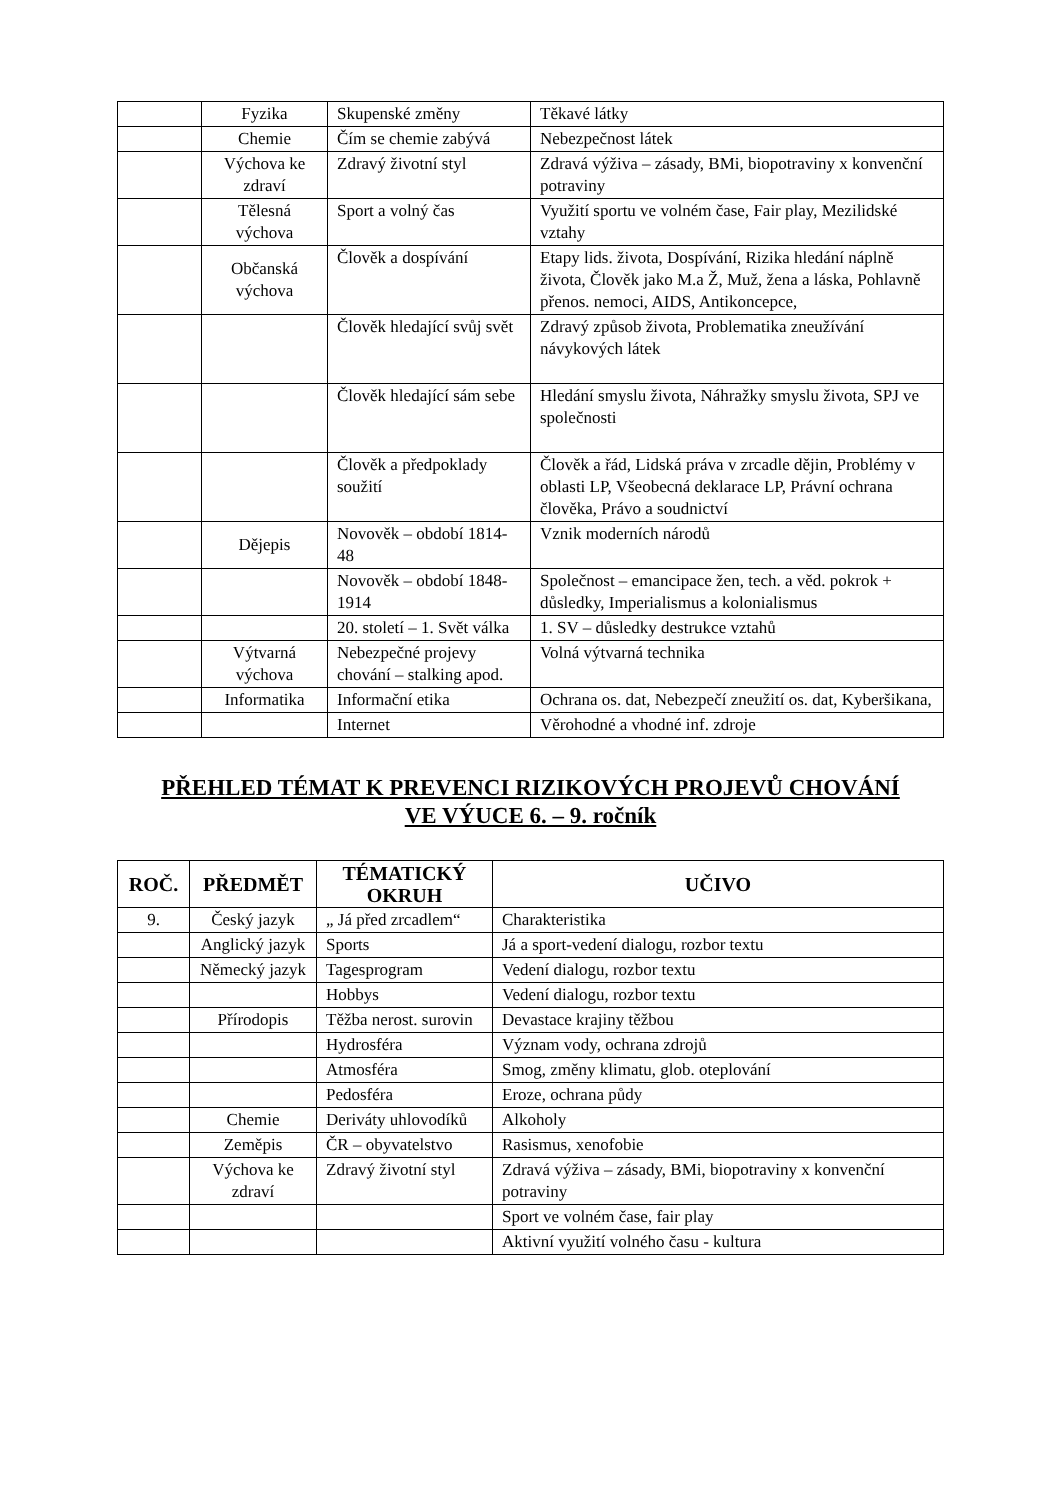| | Fyzika | Skupenské změny | Těkavé látky |
| | Chemie | Čím se chemie zabývá | Nebezpečnost látek |
| | Výchova ke zdraví | Zdravý životní styl | Zdravá výživa – zásady, BMi, biopotraviny x konvenční potraviny |
| | Tělesná výchova | Sport a volný čas | Využití sportu ve volném čase, Fair play, Mezilidské vztahy |
| | Občanská výchova | Člověk a dospívání | Etapy lids. života, Dospívání, Rizika hledání náplně života, Člověk jako M.a Ž, Muž, žena a láska, Pohlavně přenos. nemoci, AIDS, Antikoncepce, |
| | | Člověk hledající svůj svět | Zdravý způsob života, Problematika zneužívání návykových látek |
| | | Člověk hledající sám sebe | Hledání smyslu života, Náhražky smyslu života, SPJ ve společnosti |
| | | Člověk a předpoklady soužití | Člověk a řád, Lidská práva v zrcadle dějin, Problémy v oblasti LP, Všeobecná deklarace LP, Právní ochrana člověka, Právo a soudnictví |
| | Dějepis | Novověk – období 1814-48 | Vznik moderních národů |
| | | Novověk – období 1848-1914 | Společnost – emancipace žen, tech. a věd. pokrok + důsledky, Imperialismus a kolonialismus |
| | | 20. století – 1. Svět válka | 1. SV – důsledky destrukce vztahů |
| | Výtvarná výchova | Nebezpečné projevy chování – stalking apod. | Volná výtvarná technika |
| | Informatika | Informační etika | Ochrana os. dat, Nebezpečí zneužití os. dat, Kyberšikana, |
| | | Internet | Věrohodné a vhodné inf. zdroje |
PŘEHLED TÉMAT K PREVENCI RIZIKOVÝCH PROJEVŮ CHOVÁNÍ
VE VÝUCE 6. – 9. ročník
| ROČ. | PŘEDMĚT | TÉMATICKÝ OKRUH | UČIVO |
| --- | --- | --- | --- |
| 9. | Český jazyk | „ Já před zrcadlem“ | Charakteristika |
| | Anglický jazyk | Sports | Já a sport-vedení dialogu, rozbor textu |
| | Německý jazyk | Tagesprogram | Vedení dialogu, rozbor textu |
| | | Hobbys | Vedení dialogu, rozbor textu |
| | Přírodopis | Těžba nerost. surovin | Devastace krajiny těžbou |
| | | Hydrosféra | Význam vody, ochrana zdrojů |
| | | Atmosféra | Smog, změny klimatu, glob. oteplování |
| | | Pedosféra | Eroze, ochrana půdy |
| | Chemie | Deriváty uhlovodíků | Alkoholy |
| | Zeměpis | ČR – obyvatelstvo | Rasismus, xenofobie |
| | Výchova ke zdraví | Zdravý životní styl | Zdravá výživa – zásady, BMi, biopotraviny x konvenční potraviny |
| | | | Sport ve volném čase, fair play |
| | | | Aktivní využití volného času - kultura |